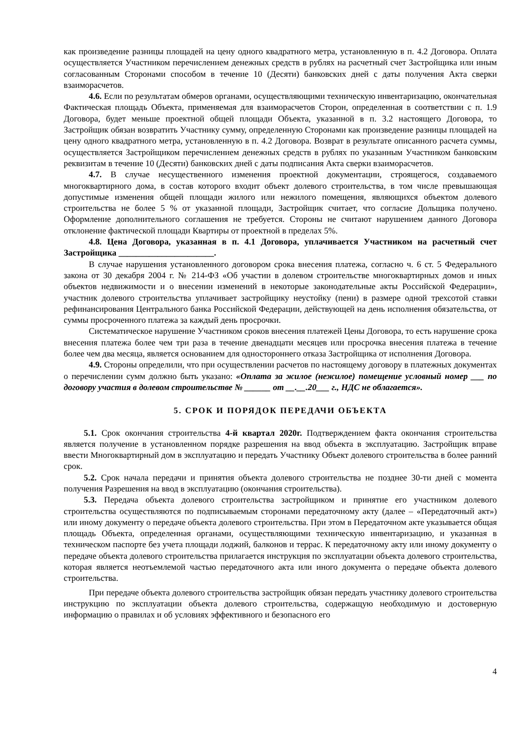как произведение разницы площадей на цену одного квадратного метра, установленную в п. 4.2 Договора. Оплата осуществляется Участником перечислением денежных средств в рублях на расчетный счет Застройщика или иным согласованным Сторонами способом в течение 10 (Десяти) банковских дней с даты получения Акта сверки взаиморасчетов.
4.6. Если по результатам обмеров органами, осуществляющими техническую инвентаризацию, окончательная Фактическая площадь Объекта, применяемая для взаиморасчетов Сторон, определенная в соответствии с п. 1.9 Договора, будет меньше проектной общей площади Объекта, указанной в п. 3.2 настоящего Договора, то Застройщик обязан возвратить Участнику сумму, определенную Сторонами как произведение разницы площадей на цену одного квадратного метра, установленную в п. 4.2 Договора. Возврат в результате описанного расчета суммы, осуществляется Застройщиком перечислением денежных средств в рублях по указанным Участником банковским реквизитам в течение 10 (Десяти) банковских дней с даты подписания Акта сверки взаиморасчетов.
4.7. В случае несущественного изменения проектной документации, строящегося, создаваемого многоквартирного дома, в состав которого входит объект долевого строительства, в том числе превышающая допустимые изменения общей площади жилого или нежилого помещения, являющихся объектом долевого строительства не более 5 % от указанной площади, Застройщик считает, что согласие Дольщика получено. Оформление дополнительного соглашения не требуется. Стороны не считают нарушением данного Договора отклонение фактической площади Квартиры от проектной в пределах 5%.
4.8. Цена Договора, указанная в п. 4.1 Договора, уплачивается Участником на расчетный счет Застройщика ______________________.
В случае нарушения установленного договором срока внесения платежа, согласно ч. 6 ст. 5 Федерального закона от 30 декабря 2004 г. № 214-ФЗ «Об участии в долевом строительстве многоквартирных домов и иных объектов недвижимости и о внесении изменений в некоторые законодательные акты Российской Федерации», участник долевого строительства уплачивает застройщику неустойку (пени) в размере одной трехсотой ставки рефинансирования Центрального банка Российской Федерации, действующей на день исполнения обязательства, от суммы просроченного платежа за каждый день просрочки.
Систематическое нарушение Участником сроков внесения платежей Цены Договора, то есть нарушение срока внесения платежа более чем три раза в течение двенадцати месяцев или просрочка внесения платежа в течение более чем два месяца, является основанием для одностороннего отказа Застройщика от исполнения Договора.
4.9. Стороны определили, что при осуществлении расчетов по настоящему договору в платежных документах о перечислении сумм должно быть указано: «Оплата за жилое (нежилое) помещение условный номер ___ по договору участия в долевом строительстве № ______ от __.__.20___ г., НДС не облагается».
5. СРОК И ПОРЯДОК ПЕРЕДАЧИ ОБЪЕКТА
5.1. Срок окончания строительства 4-й квартал 2020г. Подтверждением факта окончания строительства является получение в установленном порядке разрешения на ввод объекта в эксплуатацию. Застройщик вправе ввести Многоквартирный дом в эксплуатацию и передать Участнику Объект долевого строительства в более ранний срок.
5.2. Срок начала передачи и принятия объекта долевого строительства не позднее 30-ти дней с момента получения Разрешения на ввод в эксплуатацию (окончания строительства).
5.3. Передача объекта долевого строительства застройщиком и принятие его участником долевого строительства осуществляются по подписываемым сторонами передаточному акту (далее – «Передаточный акт») или иному документу о передаче объекта долевого строительства. При этом в Передаточном акте указывается общая площадь Объекта, определенная органами, осуществляющими техническую инвентаризацию, и указанная в техническом паспорте без учета площади лоджий, балконов и террас. К передаточному акту или иному документу о передаче объекта долевого строительства прилагается инструкция по эксплуатации объекта долевого строительства, которая является неотъемлемой частью передаточного акта или иного документа о передаче объекта долевого строительства.
При передаче объекта долевого строительства застройщик обязан передать участнику долевого строительства инструкцию по эксплуатации объекта долевого строительства, содержащую необходимую и достоверную информацию о правилах и об условиях эффективного и безопасного его
4